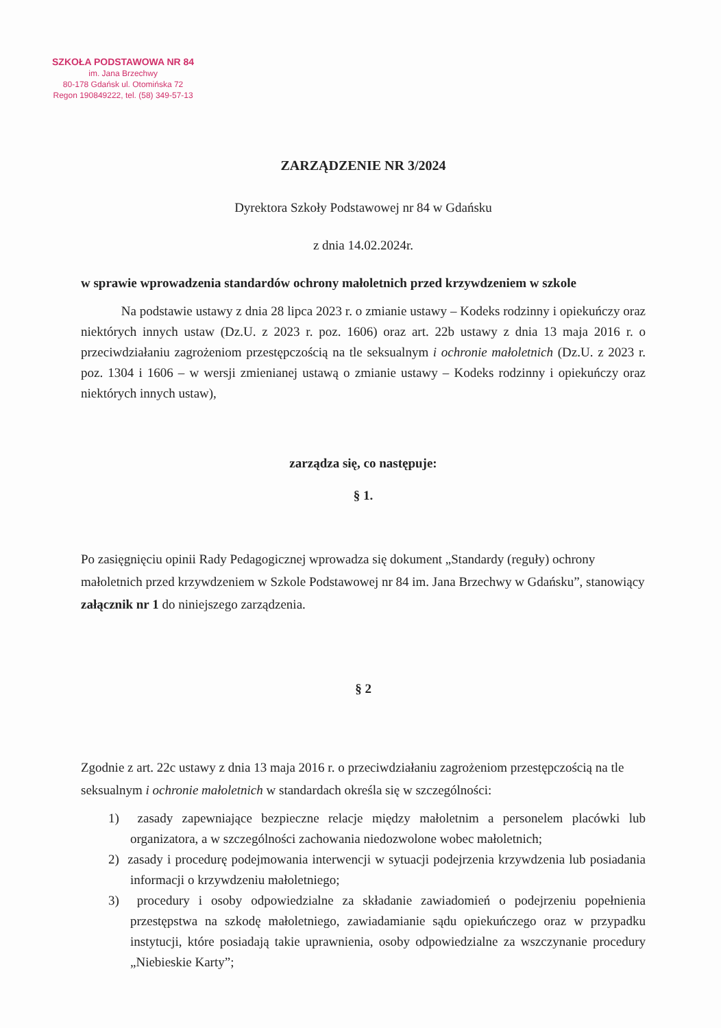SZKOŁA PODSTAWOWA NR 84
im. Jana Brzechwy
80-178 Gdańsk ul. Otomińska 72
Regon 190849222, tel. (58) 349-57-13
ZARZĄDZENIE NR 3/2024
Dyrektora Szkoły Podstawowej nr 84 w Gdańsku
z dnia 14.02.2024r.
w sprawie wprowadzenia standardów ochrony małoletnich przed krzywdzeniem w szkole
Na podstawie ustawy z dnia 28 lipca 2023 r. o zmianie ustawy – Kodeks rodzinny i opiekuńczy oraz niektórych innych ustaw (Dz.U. z 2023 r. poz. 1606) oraz art. 22b ustawy z dnia 13 maja 2016 r. o przeciwdziałaniu zagrożeniom przestępczością na tle seksualnym i ochronie małoletnich (Dz.U. z 2023 r. poz. 1304 i 1606 – w wersji zmienianej ustawą o zmianie ustawy – Kodeks rodzinny i opiekuńczy oraz niektórych innych ustaw),
zarządza się, co następuje:
§ 1.
Po zasięgnięciu opinii Rady Pedagogicznej wprowadza się dokument „Standardy (reguły) ochrony małoletnich przed krzywdzeniem w Szkole Podstawowej nr 84 im. Jana Brzechwy w Gdańsku”, stanowiący załącznik nr 1 do niniejszego zarządzenia.
§ 2
Zgodnie z art. 22c ustawy z dnia 13 maja 2016 r. o przeciwdziałaniu zagrożeniom przestępczością na tle seksualnym i ochronie małoletnich w standardach określa się w szczególności:
1) zasady zapewniające bezpieczne relacje między małoletnim a personelem placówki lub organizatora, a w szczególności zachowania niedozwolone wobec małoletnich;
2) zasady i procedurę podejmowania interwencji w sytuacji podejrzenia krzywdzenia lub posiadania informacji o krzywdzeniu małoletniego;
3) procedury i osoby odpowiedzialne za składanie zawiadomień o podejrzeniu popełnienia przestępstwa na szkodę małoletniego, zawiadamianie sądu opiekuńczego oraz w przypadku instytucji, które posiadają takie uprawnienia, osoby odpowiedzialne za wszczynanie procedury „Niebieskie Karty”;